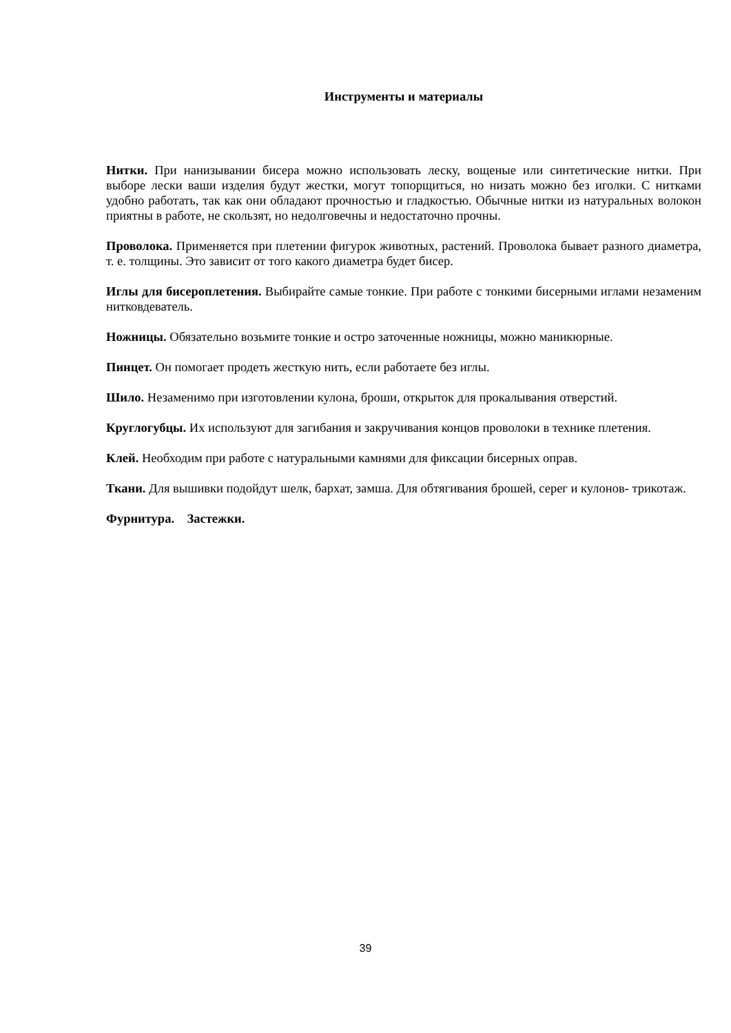Инструменты и материалы
Нитки. При нанизывании бисера можно использовать леску, вощеные или синтетические нитки. При выборе лески ваши изделия будут жестки, могут топорщиться, но низать можно без иголки. С нитками удобно работать, так как они обладают прочностью и гладкостью. Обычные нитки из натуральных волокон приятны в работе, не скользят, но недолговечны и недостаточно прочны.
Проволока. Применяется при плетении фигурок животных, растений. Проволока бывает разного диаметра, т. е. толщины. Это зависит от того какого диаметра будет бисер.
Иглы для бисероплетения. Выбирайте самые тонкие. При работе с тонкими бисерными иглами незаменим нитковдеватель.
Ножницы. Обязательно возьмите тонкие и остро заточенные ножницы, можно маникюрные.
Пинцет. Он помогает продеть жесткую нить, если работаете без иглы.
Шило. Незаменимо при изготовлении кулона, броши, открыток для прокалывания отверстий.
Круглогубцы. Их используют для загибания и закручивания концов проволоки в технике плетения.
Клей. Необходим при работе с натуральными камнями для фиксации бисерных оправ.
Ткани. Для вышивки подойдут шелк, бархат, замша. Для обтягивания брошей, серег и кулонов- трикотаж.
Фурнитура. Застежки.
39